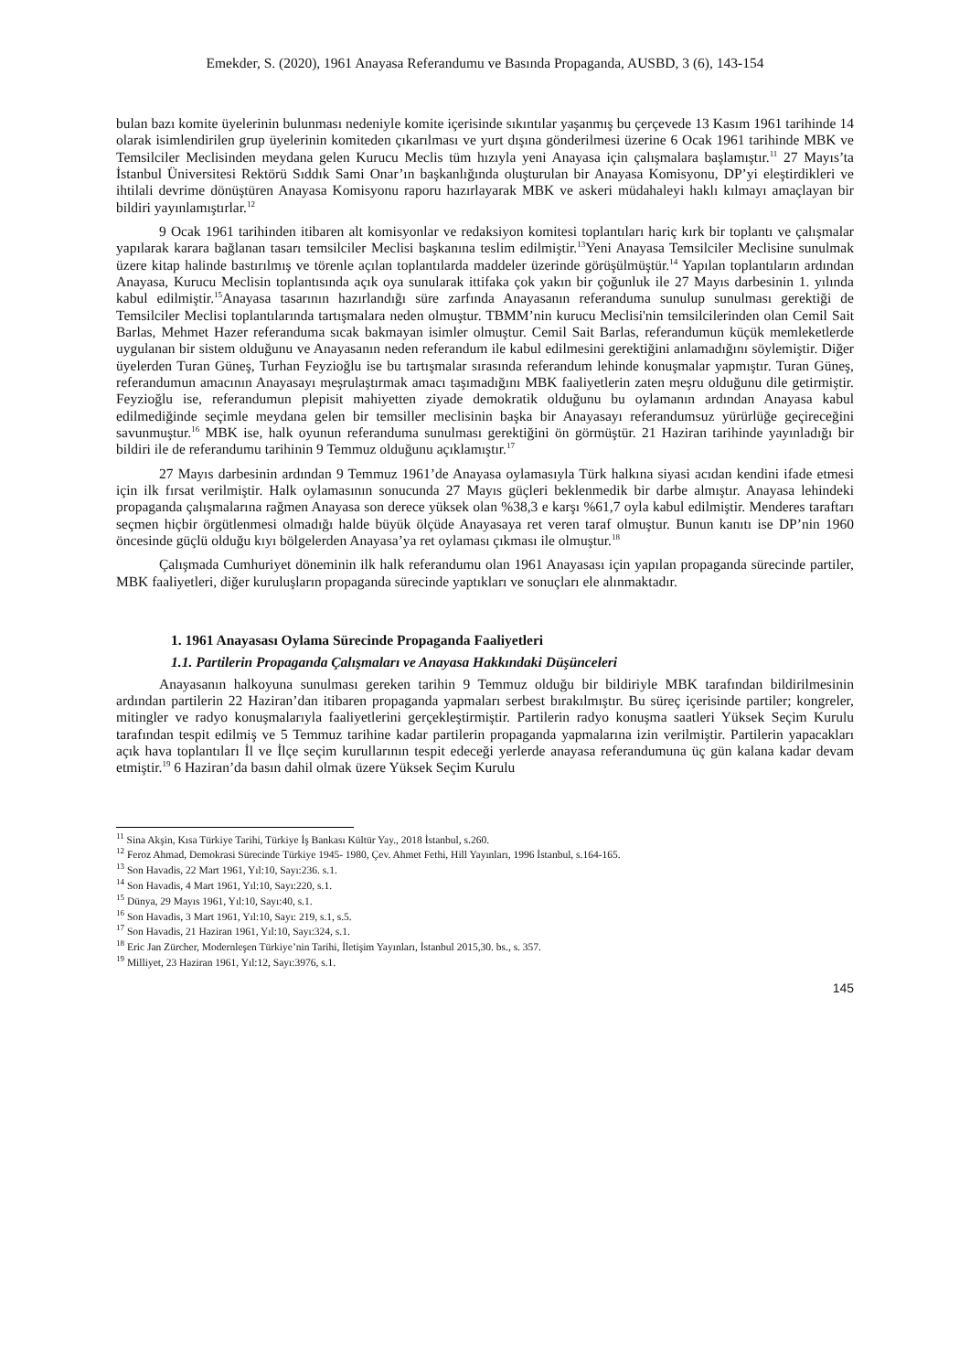Emekder, S. (2020), 1961 Anayasa Referandumu ve Basında Propaganda, AUSBD, 3 (6), 143-154
bulan bazı komite üyelerinin bulunması nedeniyle komite içerisinde sıkıntılar yaşanmış bu çerçevede 13 Kasım 1961 tarihinde 14 olarak isimlendirilen grup üyelerinin komiteden çıkarılması ve yurt dışına gönderilmesi üzerine 6 Ocak 1961 tarihinde MBK ve Temsilciler Meclisinden meydana gelen Kurucu Meclis tüm hızıyla yeni Anayasa için çalışmalara başlamıştır.<sup>11</sup> 27 Mayıs’ta İstanbul Üniversitesi Rektörü Sıddık Sami Onar’ın başkanlığında oluşturulan bir Anayasa Komisyonu, DP’yi eleştirdikleri ve ihtilali devrime dönüştüren Anayasa Komisyonu raporu hazırlayarak MBK ve askeri müdahaleyi haklı kılmayı amaçlayan bir bildiri yayınlamıştırlar.<sup>12</sup>
9 Ocak 1961 tarihinden itibaren alt komisyonlar ve redaksiyon komitesi toplantıları hariç kırk bir toplantı ve çalışmalar yapılarak karara bağlanan tasarı temsilciler Meclisi başkanına teslim edilmiştir.<sup>13</sup>Yeni Anayasa Temsilciler Meclisine sunulmak üzere kitap halinde bastırılmış ve törenle açılan toplantılarda maddeler üzerinde görüşülmüştür.<sup>14</sup> Yapılan toplantıların ardından Anayasa, Kurucu Meclisin toplantısında açık oya sunularak ittifaka çok yakın bir çoğunluk ile 27 Mayıs darbesinin 1. yılında kabul edilmiştir.<sup>15</sup>Anayasa tasarının hazırlandığı süre zarfında Anayasanın referanduma sunulup sunulması gerektiği de Temsilciler Meclisi toplantılarında tartışmalara neden olmuştur. TBMM’nin kurucu Meclisi'nin temsilcilerinden olan Cemil Sait Barlas, Mehmet Hazer referanduma sıcak bakmayan isimler olmuştur. Cemil Sait Barlas, referandumun küçük memleketlerde uygulanan bir sistem olduğunu ve Anayasanın neden referandum ile kabul edilmesini gerektiğini anlamadığını söylemiştir. Diğer üyelerden Turan Güneş, Turhan Feyzioğlu ise bu tartışmalar sırasında referandum lehinde konuşmalar yapmıştır. Turan Güneş, referandumun amacının Anayasayı meşrulaştırmak amacı taşımadığını MBK faaliyetlerin zaten meşru olduğunu dile getirmiştir. Feyzioğlu ise, referandumun plepisit mahiyetten ziyade demokratik olduğunu bu oylamanın ardından Anayasa kabul edilmediğinde seçimle meydana gelen bir temsiller meclisinin başka bir Anayasayı referandumsuz yürürlüğe geçireceğini savunmuştur.<sup>16</sup> MBK ise, halk oyunun referanduma sunulması gerektiğini ön görmüştür. 21 Haziran tarihinde yayınladığı bir bildiri ile de referandumu tarihinin 9 Temmuz olduğunu açıklamıştır.<sup>17</sup>
27 Mayıs darbesinin ardından 9 Temmuz 1961’de Anayasa oylamasıyla Türk halkına siyasi acıdan kendini ifade etmesi için ilk fırsat verilmiştir. Halk oylamasının sonucunda 27 Mayıs güçleri beklenmedik bir darbe almıştır. Anayasa lehindeki propaganda çalışmalarına rağmen Anayasa son derece yüksek olan %38,3 e karşı %61,7 oyla kabul edilmiştir. Menderes taraftarı seçmen hiçbir örgütlenmesi olmadığı halde büyük ölçüde Anayasaya ret veren taraf olmuştur. Bunun kanıtı ise DP’nin 1960 öncesinde güçlü olduğu kıyı bölgelerden Anayasa’ya ret oylaması çıkması ile olmuştur.<sup>18</sup>
Çalışmada Cumhuriyet döneminin ilk halk referandumu olan 1961 Anayasası için yapılan propaganda sürecinde partiler, MBK faaliyetleri, diğer kuruluşların propaganda sürecinde yaptıkları ve sonuçları ele alınmaktadır.
1. 1961 Anayasası Oylama Sürecinde Propaganda Faaliyetleri
1.1. Partilerin Propaganda Çalışmaları ve Anayasa Hakkındaki Düşünceleri
Anayasanın halkoyuna sunulması gereken tarihin 9 Temmuz olduğu bir bildiriyle MBK tarafından bildirilmesinin ardından partilerin 22 Haziran’dan itibaren propaganda yapmaları serbest bırakılmıştır. Bu süreç içerisinde partiler; kongreler, mitingler ve radyo konuşmalarıyla faaliyetlerini gerçekleştirmiştir. Partilerin radyo konuşma saatleri Yüksek Seçim Kurulu tarafından tespit edilmiş ve 5 Temmuz tarihine kadar partilerin propaganda yapmalarına izin verilmiştir. Partilerin yapacakları açık hava toplantıları İl ve İlçe seçim kurullarının tespit edeceği yerlerde anayasa referandumuna üç gün kalana kadar devam etmiştir.<sup>19</sup> 6 Haziran’da basın dahil olmak üzere Yüksek Seçim Kurulu
<sup>11</sup> Sina Akşin, Kısa Türkiye Tarihi, Türkiye İş Bankası Kültür Yay., 2018 İstanbul, s.260.
<sup>12</sup> Feroz Ahmad, Demokrasi Sürecinde Türkiye 1945- 1980, Çev. Ahmet Fethi, Hill Yayınları, 1996 İstanbul, s.164-165.
<sup>13</sup> Son Havadis, 22 Mart 1961, Yıl:10, Sayı:236. s.1.
<sup>14</sup> Son Havadis, 4 Mart 1961, Yıl:10, Sayı:220, s.1.
<sup>15</sup> Dünya, 29 Mayıs 1961, Yıl:10, Sayı:40, s.1.
<sup>16</sup> Son Havadis, 3 Mart 1961, Yıl:10, Sayı: 219, s.1, s.5.
<sup>17</sup> Son Havadis, 21 Haziran 1961, Yıl:10, Sayı:324, s.1.
<sup>18</sup> Eric Jan Zürcher, Modernleşen Türkiye’nin Tarihi, İletişim Yayınları, İstanbul 2015,30. bs., s. 357.
<sup>19</sup> Milliyet, 23 Haziran 1961, Yıl:12, Sayı:3976, s.1.
145